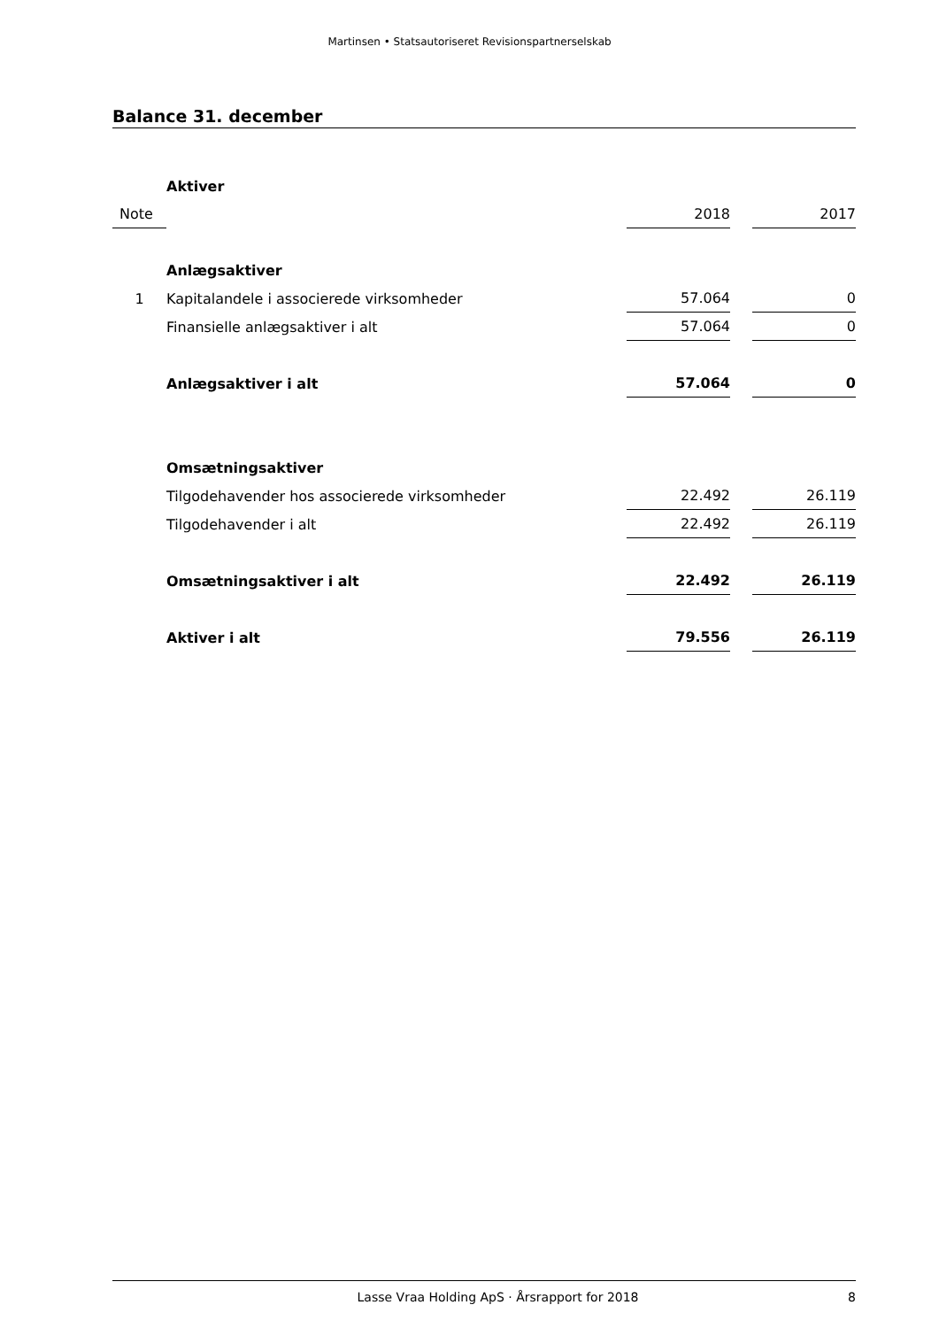Martinsen • Statsautoriseret Revisionspartnerselskab
Balance 31. december
| | Aktiver | | | |
| Note | | 2018 | | 2017 |
| | Anlægsaktiver | | | |
| 1 | Kapitalandele i associerede virksomheder | 57.064 | | 0 |
| | Finansielle anlægsaktiver i alt | 57.064 | | 0 |
| | Anlægsaktiver i alt | 57.064 | | 0 |
| | Omsætningsaktiver | | | |
| | Tilgodehavender hos associerede virksomheder | 22.492 | | 26.119 |
| | Tilgodehavender i alt | 22.492 | | 26.119 |
| | Omsætningsaktiver i alt | 22.492 | | 26.119 |
| | Aktiver i alt | 79.556 | | 26.119 |
Lasse Vraa Holding ApS · Årsrapport for 2018 8